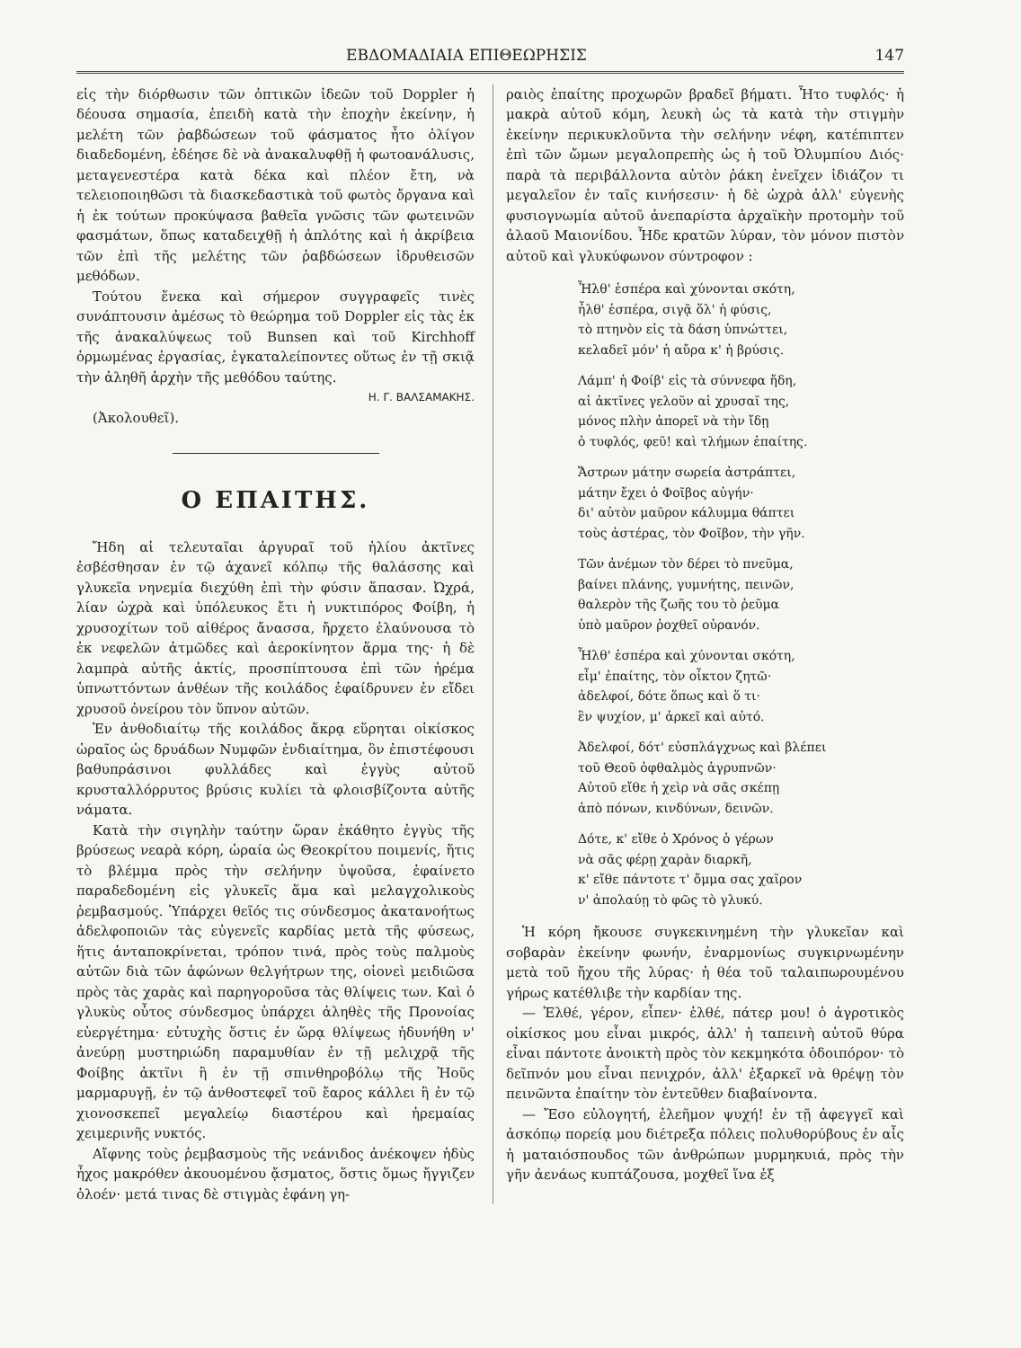ΕΒΔΟΜΑΔΙΑΙΑ ΕΠΙΘΕΩΡΗΣΙΣ 147
εἰς τὴν διόρθωσιν τῶν ὀπτικῶν ἰδεῶν τοῦ Doppler ἡ δέουσα σημασία, ἐπειδὴ κατὰ τὴν ἐποχὴν ἐκείνην, ἡ μελέτη τῶν ῥαβδώσεων τοῦ φάσματος ἦτο ὀλίγον διαδεδομένη, ἐδέησε δὲ νὰ ἀνακαλυφθῇ ἡ φωτοανάλυσις, μεταγενεστέρα κατὰ δέκα καὶ πλέον ἔτη, νὰ τελειοποιηθῶσι τὰ διασκεδαστικὰ τοῦ φωτὸς ὄργανα καὶ ἡ ἐκ τούτων προκύψασα βαθεῖα γνῶσις τῶν φωτεινῶν φασμάτων, ὅπως καταδειχθῇ ἡ ἁπλότης καὶ ἡ ἀκρίβεια τῶν ἐπὶ τῆς μελέτης τῶν ῥαβδώσεων ἱδρυθεισῶν μεθόδων.
Τούτου ἕνεκα καὶ σήμερον συγγραφεῖς τινὲς συνάπτουσιν ἀμέσως τὸ θεώρημα τοῦ Doppler εἰς τὰς ἐκ τῆς ἀνακαλύψεως τοῦ Bunsen καὶ τοῦ Kirchhoff ὁρμωμένας ἐργασίας, ἐγκαταλείποντες οὕτως ἐν τῇ σκιᾷ τὴν ἀληθῆ ἀρχὴν τῆς μεθόδου ταύτης.
Η. Γ. ΒΑΛΣΑΜΑΚΗΣ.
(Ἀκολουθεῖ).
Ο ΕΠΑΙΤΗΣ.
Ἤδη αἱ τελευταῖαι ἀργυραῖ τοῦ ἡλίου ἀκτῖνες ἐσβέσθησαν ἐν τῷ ἀχανεῖ κόλπῳ τῆς θαλάσσης καὶ γλυκεῖα νηνεμία διεχύθη ἐπὶ τὴν φύσιν ἅπασαν. Ὠχρά, λίαν ὠχρὰ καὶ ὑπόλευκος ἔτι ἡ νυκτιπόρος Φοίβη, ἡ χρυσοχίτων τοῦ αἰθέρος ἄνασσα, ἤρχετο ἐλαύνουσα τὸ ἐκ νεφελῶν ἀτμῶδες καὶ ἀεροκίνητον ἅρμα της· ἡ δὲ λαμπρὰ αὐτῆς ἀκτίς, προσπίπτουσα ἐπὶ τῶν ἠρέμα ὑπνωττόντων ἀνθέων τῆς κοιλάδος ἐφαίδρυνεν ἐν εἴδει χρυσοῦ ὀνείρου τὸν ὕπνον αὐτῶν.
Ἐν ἀνθοδιαίτῳ τῆς κοιλάδος ἄκρᾳ εὕρηται οἰκίσκος ὡραῖος ὡς δρυάδων Νυμφῶν ἐνδιαίτημα, ὃν ἐπιστέφουσι βαθυπράσινοι φυλλάδες καὶ ἐγγὺς αὐτοῦ κρυσταλλόρρυτος βρύσις κυλίει τὰ φλοισβίζοντα αὐτῆς νάματα.
Κατὰ τὴν σιγηλὴν ταύτην ὥραν ἐκάθητο ἐγγὺς τῆς βρύσεως νεαρὰ κόρη, ὡραία ὡς Θεοκρίτου ποιμενίς, ἥτις τὸ βλέμμα πρὸς τὴν σελήνην ὑψοῦσα, ἐφαίνετο παραδεδομένη εἰς γλυκεῖς ἅμα καὶ μελαγχολικοὺς ῥεμβασμούς. Ὑπάρχει θεῖός τις σύνδεσμος ἀκατανοήτως ἀδελφοποιῶν τὰς εὐγενεῖς καρδίας μετὰ τῆς φύσεως, ἥτις ἀνταποκρίνεται, τρόπον τινά, πρὸς τοὺς παλμοὺς αὐτῶν διὰ τῶν ἀφώνων θελγήτρων της, οἱονεὶ μειδιῶσα πρὸς τὰς χαρὰς καὶ παρηγοροῦσα τὰς θλίψεις των. Καὶ ὁ γλυκὺς οὗτος σύνδεσμος ὑπάρχει ἀληθὲς τῆς Προνοίας εὐεργέτημα· εὐτυχὴς ὅστις ἐν ὥρᾳ θλίψεως ἠδυνήθη ν' ἀνεύρῃ μυστηριώδη παραμυθίαν ἐν τῇ μελιχρᾷ τῆς Φοίβης ἀκτῖνι ἢ ἐν τῇ σπινθηροβόλῳ τῆς Ἠοῦς μαρμαρυγῇ, ἐν τῷ ἀνθοστεφεῖ τοῦ ἔαρος κάλλει ἢ ἐν τῷ χιονοσκεπεῖ μεγαλείῳ διαστέρου καὶ ἠρεμαίας χειμερινῆς νυκτός.
Αἴφνης τοὺς ῥεμβασμοὺς τῆς νεάνιδος ἀνέκοψεν ἡδὺς ἦχος μακρόθεν ἀκουομένου ᾄσματος, ὅστις ὅμως ἤγγιζεν ὁλοέν· μετά τινας δὲ στιγμὰς ἐφάνη γη-
ραιὸς ἐπαίτης προχωρῶν βραδεῖ βήματι. Ἦτο τυφλός· ἡ μακρὰ αὐτοῦ κόμη, λευκὴ ὡς τὰ κατὰ τὴν στιγμὴν ἐκείνην περικυκλοῦντα τὴν σελήνην νέφη, κατέπιπτεν ἐπὶ τῶν ὤμων μεγαλοπρεπὴς ὡς ἡ τοῦ Ὀλυμπίου Διός· παρὰ τὰ περιβάλλοντα αὐτὸν ῥάκη ἐνεῖχεν ἰδιάζον τι μεγαλεῖον ἐν ταῖς κινήσεσιν· ἡ δὲ ὠχρὰ ἀλλ' εὐγενὴς φυσιογνωμία αὐτοῦ ἀνεπαρίστα ἀρχαϊκὴν προτομὴν τοῦ ἀλαοῦ Μαιονίδου. Ἦδε κρατῶν λύραν, τὸν μόνον πιστὸν αὐτοῦ καὶ γλυκύφωνον σύντροφον :
Ἦλθ' ἑσπέρα καὶ χύνονται σκότη,
ἦλθ' ἑσπέρα, σιγᾷ ὅλ' ἡ φύσις,
τὸ πτηνὸν εἰς τὰ δάση ὑπνώττει,
κελαδεῖ μόν' ἡ αὔρα κ' ἡ βρύσις.
Λάμπ' ἡ Φοίβ' εἰς τὰ σύννεφα ἤδη,
αἱ ἀκτῖνες γελοῦν αἱ χρυσαῖ της,
μόνος πλὴν ἀπορεῖ νὰ τὴν ἴδῃ
ὁ τυφλός, φεῦ! καὶ τλήμων ἐπαίτης.
Ἄστρων μάτην σωρεία ἀστράπτει,
μάτην ἔχει ὁ Φοῖβος αὐγήν·
δι' αὐτὸν μαῦρον κάλυμμα θάπτει
τοὺς ἀστέρας, τὸν Φοῖβον, τὴν γῆν.
Τῶν ἀνέμων τὸν δέρει τὸ πνεῦμα,
βαίνει πλάνης, γυμνήτης, πεινῶν,
θαλερὸν τῆς ζωῆς του τὸ ῥεῦμα
ὑπὸ μαῦρον ῥοχθεῖ οὐρανόν.
Ἦλθ' ἑσπέρα καὶ χύνονται σκότη,
εἶμ' ἐπαίτης, τὸν οἶκτον ζητῶ·
ἀδελφοί, δότε ὅπως καὶ ὅ τι·
ἓν ψυχίον, μ' ἀρκεῖ καὶ αὐτό.
Ἀδελφοί, δότ' εὐσπλάγχνως καὶ βλέπει
τοῦ Θεοῦ ὀφθαλμὸς ἀγρυπνῶν·
Αὐτοῦ εἴθε ἡ χεὶρ νὰ σᾶς σκέπῃ
ἀπὸ πόνων, κινδύνων, δεινῶν.
Δότε, κ' εἴθε ὁ Χρόνος ὁ γέρων
νὰ σᾶς φέρῃ χαρὰν διαρκῆ,
κ' εἴθε πάντοτε τ' ὄμμα σας χαῖρον
ν' ἀπολαύῃ τὸ φῶς τὸ γλυκύ.
Ἡ κόρη ἤκουσε συγκεκινημένη τὴν γλυκεῖαν καὶ σοβαρὰν ἐκείνην φωνήν, ἐναρμονίως συγκιρνωμένην μετὰ τοῦ ἤχου τῆς λύρας· ἡ θέα τοῦ ταλαιπωρουμένου γήρως κατέθλιβε τὴν καρδίαν της.
— Ἐλθέ, γέρον, εἶπεν· ἐλθέ, πάτερ μου! ὁ ἀγροτικὸς οἰκίσκος μου εἶναι μικρός, ἀλλ' ἡ ταπεινὴ αὐτοῦ θύρα εἶναι πάντοτε ἀνοικτὴ πρὸς τὸν κεκμηκότα ὁδοιπόρον· τὸ δεῖπνόν μου εἶναι πενιχρόν, ἀλλ' ἐξαρκεῖ νὰ θρέψῃ τὸν πεινῶντα ἐπαίτην τὸν ἐντεῦθεν διαβαίνοντα.
— Ἔσο εὐλογητή, ἐλεῆμον ψυχή! ἐν τῇ ἀφεγγεῖ καὶ ἀσκόπῳ πορείᾳ μου διέτρεξα πόλεις πολυθορύβους ἐν αἷς ἡ ματαιόσπουδος τῶν ἀνθρώπων μυρμηκυιά, πρὸς τὴν γῆν ἀενάως κυπτάζουσα, μοχθεῖ ἵνα ἐξ